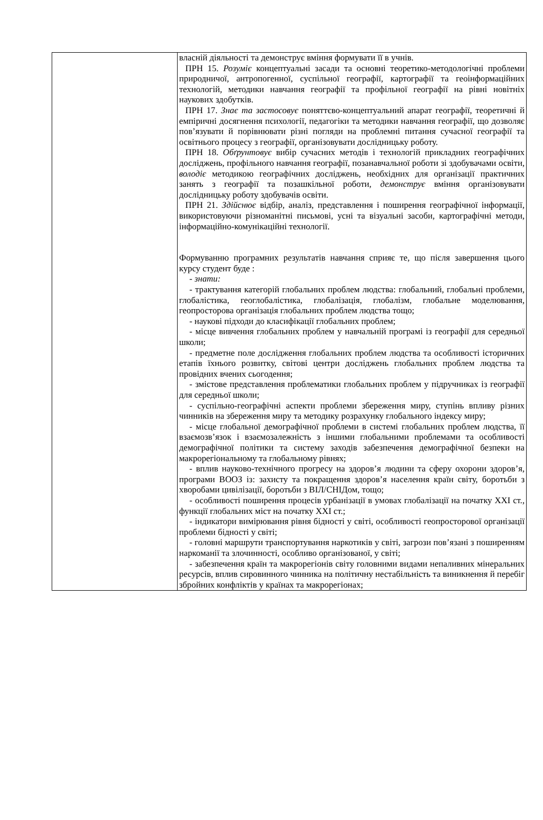| | власній діяльності та демонструє вміння формувати її в учнів. ПРН 15. Розуміє концептуальні засади та основні теоретико-методологічні проблеми природничої, антропогенної, суспільної географії, картографії та геоінформаційних технологій, методики навчання географії та профільної географії на рівні новітніх наукових здобутків. ПРН 17. Знає та застосовує поняттєво-концептуальний апарат географії, теоретичні й емпіричні досягнення психології, педагогіки та методики навчання географії, що дозволяє пов’язувати й порівнювати різні погляди на проблемні питання сучасної географії та освітнього процесу з географії, організовувати дослідницьку роботу. ПРН 18. Обґрунтовує вибір сучасних методів і технологій прикладних географічних досліджень, профільного навчання географії, позанавчальної роботи зі здобувачами освіти, володіє методикою географічних досліджень, необхідних для організації практичних занять з географії та позашкільної роботи, демонструє вміння організовувати дослідницьку роботу здобувачів освіти. ПРН 21. Здійснює відбір, аналіз, представлення і поширення географічної інформації, використовуючи різноманітні письмові, усні та візуальні засоби, картографічні методи, інформаційно-комунікаційні технології. Формуванню програмних результатів навчання сприяє те, що після завершення цього курсу студент буде : - знати: - трактування категорій глобальних проблем людства: глобальний, глобальні проблеми, глобалістика, геоглобалістика, глобалізація, глобалізм, глобальне моделювання, геопросторова організація глобальних проблем людства тощо; - наукові підходи до класифікації глобальних проблем; - місце вивчення глобальних проблем у навчальній програмі із географії для середньої школи; - предметне поле дослідження глобальних проблем людства та особливості історичних етапів їхнього розвитку, світові центри досліджень глобальних проблем людства та провідних вчених сьогодення; - змістове представлення проблематики глобальних проблем у підручниках із географії для середньої школи; - суспільно-географічні аспекти проблеми збереження миру, ступінь впливу різних чинників на збереження миру та методику розрахунку глобального індексу миру; - місце глобальної демографічної проблеми в системі глобальних проблем людства, її взаємозв’язок і взаємозалежність з іншими глобальними проблемами та особливості демографічної політики та систему заходів забезпечення демографічної безпеки на макрорегіональному та глобальному рівнях; - вплив науково-технічного прогресу на здоров’я людини та сферу охорони здоров’я, програми ВООЗ із: захисту та покращення здоров’я населення країн світу, боротьби з хворобами цивілізації, боротьби з ВІЛ/СНІДом, тощо; - особливості поширення процесів урбанізації в умовах глобалізації на початку XXI ст., функції глобальних міст на початку XXI ст.; - індикатори вимірювання рівня бідності у світі, особливості геопросторової організації проблеми бідності у світі; - головні маршрути транспортування наркотиків у світі, загрози пов’язані з поширенням наркоманії та злочинності, особливо організованої, у світі; - забезпечення країн та макрорегіонів світу головними видами непаливних мінеральних ресурсів, вплив сировинного чинника на політичну нестабільність та виникнення й перебіг збройних конфліктів у країнах та макрорегіонах; |